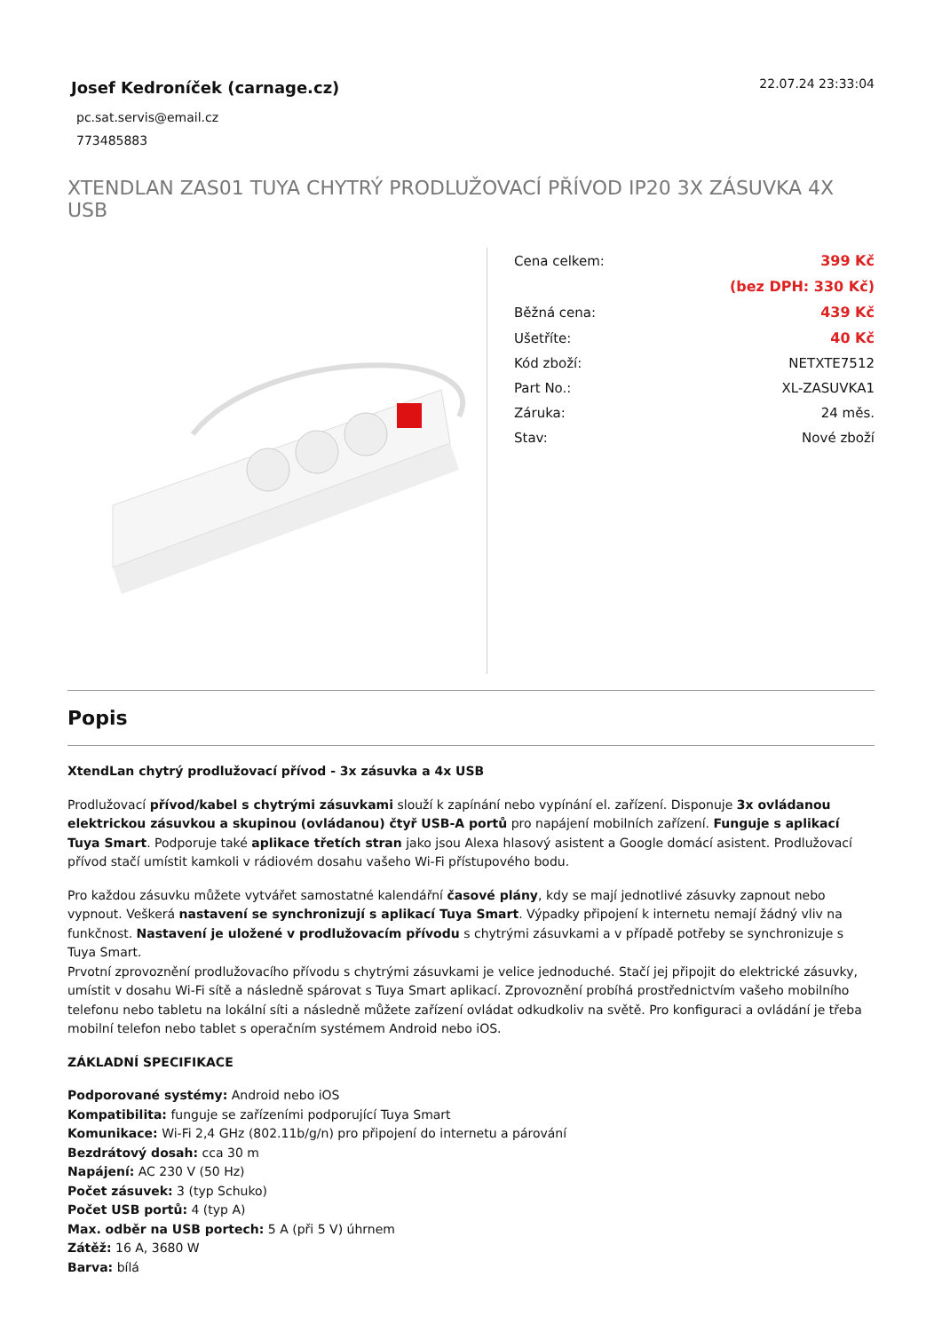Josef Kedroníček (carnage.cz)
pc.sat.servis@email.cz
773485883
22.07.24 23:33:04
XTENDLAN ZAS01 TUYA CHYTRÝ PRODLUŽOVACÍ PŘÍVOD IP20 3X ZÁSUVKA 4X USB
| Cena celkem: | 399 Kč |
| | (bez DPH: 330 Kč) |
| Běžná cena: | 439 Kč |
| Ušetříte: | 40 Kč |
| Kód zboží: | NETXTE7512 |
| Part No.: | XL-ZASUVKA1 |
| Záruka: | 24 měs. |
| Stav: | Nové zboží |
Popis
XtendLan chytrý prodlužovací přívod - 3x zásuvka a 4x USB
Prodlužovací přívod/kabel s chytrými zásuvkami slouží k zapínání nebo vypínání el. zařízení. Disponuje 3x ovládanou elektrickou zásuvkou a skupinou (ovládanou) čtyř USB-A portů pro napájení mobilních zařízení. Funguje s aplikací Tuya Smart. Podporuje také aplikace třetích stran jako jsou Alexa hlasový asistent a Google domácí asistent. Prodlužovací přívod stačí umístit kamkoli v rádiovém dosahu vašeho Wi-Fi přístupového bodu.
Pro každou zásuvku můžete vytvářet samostatné kalendářní časové plány, kdy se mají jednotlivé zásuvky zapnout nebo vypnout. Veškerá nastavení se synchronizují s aplikací Tuya Smart. Výpadky připojení k internetu nemají žádný vliv na funkčnost. Nastavení je uložené v prodlužovacím přívodu s chytrými zásuvkami a v případě potřeby se synchronizuje s Tuya Smart.
Prvotní zprovoznění prodlužovacího přívodu s chytrými zásuvkami je velice jednoduché. Stačí jej připojit do elektrické zásuvky, umístit v dosahu Wi-Fi sítě a následně spárovat s Tuya Smart aplikací. Zprovoznění probíhá prostřednictvím vašeho mobilního telefonu nebo tabletu na lokální síti a následně můžete zařízení ovládat odkudkoliv na světě. Pro konfiguraci a ovládání je třeba mobilní telefon nebo tablet s operačním systémem Android nebo iOS.
ZÁKLADNÍ SPECIFIKACE
Podporované systémy: Android nebo iOS
Kompatibilita: funguje se zařízeními podporující Tuya Smart
Komunikace: Wi-Fi 2,4 GHz (802.11b/g/n) pro připojení do internetu a párování
Bezdrátový dosah: cca 30 m
Napájení: AC 230 V (50 Hz)
Počet zásuvek: 3 (typ Schuko)
Počet USB portů: 4 (typ A)
Max. odběr na USB portech: 5 A (při 5 V) úhrnem
Zátěž: 16 A, 3680 W
Barva: bílá